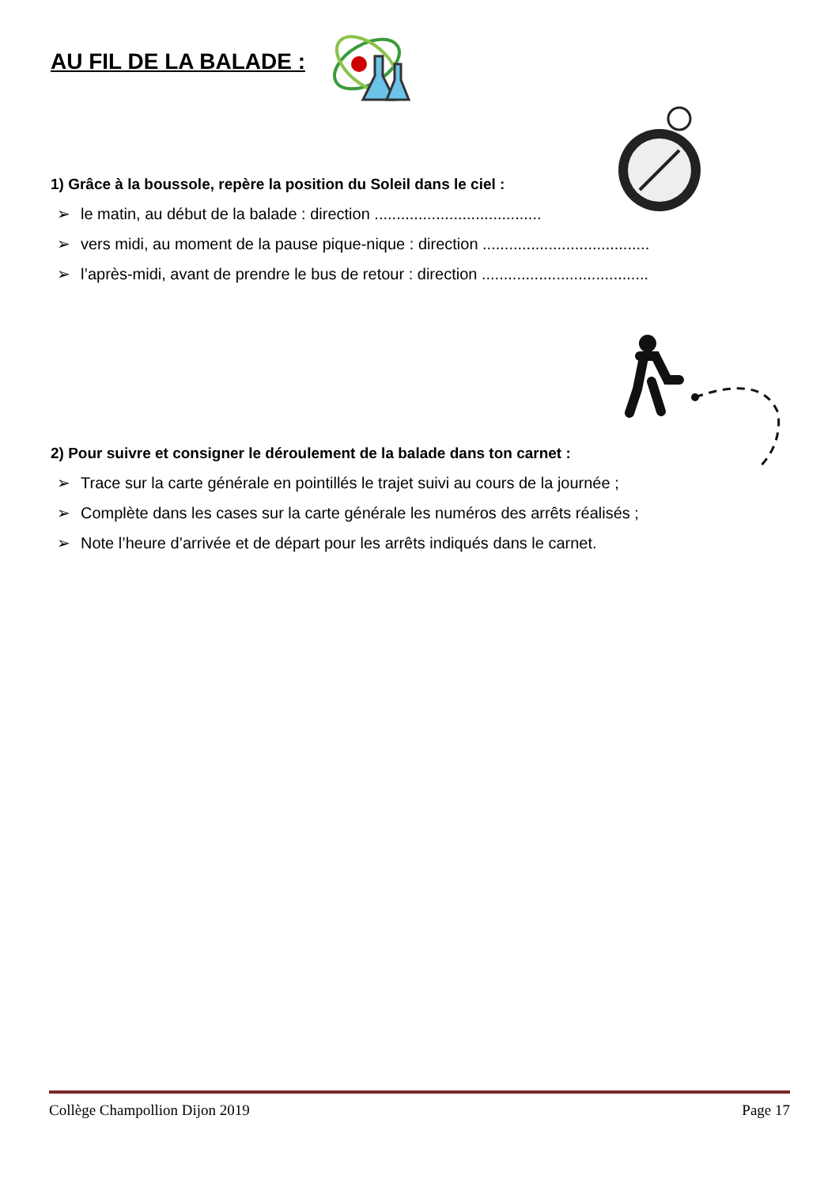AU FIL DE LA BALADE :
1) Grâce à la boussole, repère la position du Soleil dans le ciel :
➢ le matin, au début de la balade : direction ......................................
➢ vers midi, au moment de la pause pique-nique : direction ......................................
➢ l’après-midi, avant de prendre le bus de retour : direction ......................................
2) Pour suivre et consigner le déroulement de la balade dans ton carnet :
➢ Trace sur la carte générale en pointillés le trajet suivi au cours de la journée ;
➢ Complète dans les cases sur la carte générale les numéros des arrêts réalisés ;
➢ Note l’heure d’arrivée et de départ pour les arrêts indiqués dans le carnet.
Collège Champollion Dijon 2019 Page 17